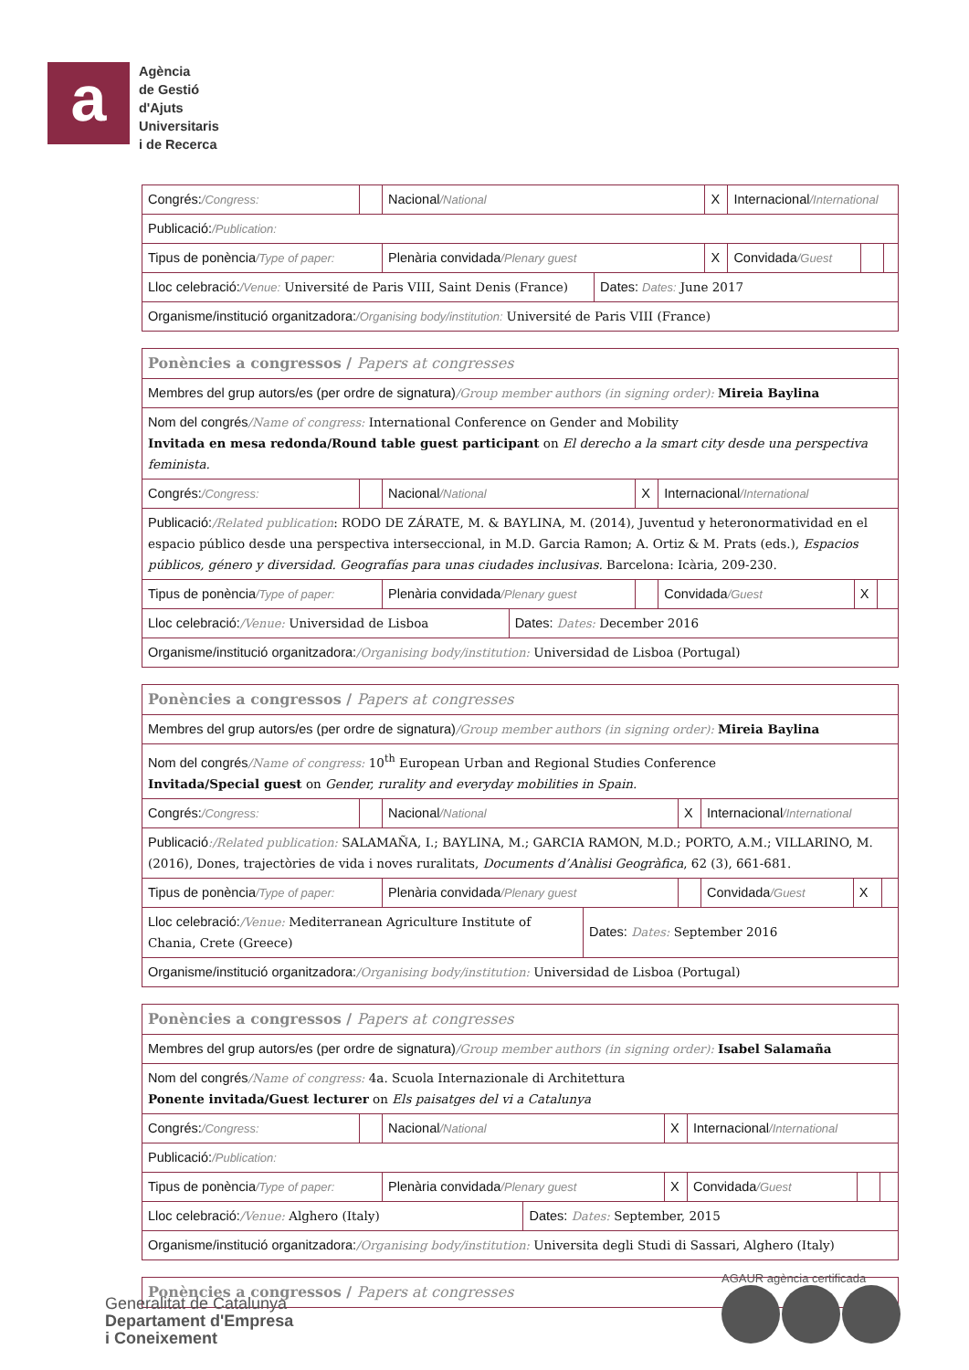a
Agència
de Gestió
d'Ajuts
Universitaris
i de Recerca
| Congrés: /Congress: | | Nacional /National | | X | Internacional /International | | |
| Publicació: /Publication: | | | | | | | |
| Tipus de ponència /Type of paper: | | Plenària convidada /Plenary guest | | X | Convidada /Guest | | |
| Lloc celebració: /Venue: Université de Paris VIII, Saint Denis (France) | | | Dates: Dates: June 2017 | | | | |
| Organisme/institució organitzadora: /Organising body/institution: Université de Paris VIII (France) | | | | | | | |
| Ponències a congressos / Papers at congresses | | | | | | | |
| Membres del grup autors/es (per ordre de signatura) /Group member authors (in signing order): Mireia Baylina | | | | | | | |
| Nom del congrés /Name of congress: International Conference on Gender and Mobility Invitada en mesa redonda/Round table guest participant on El derecho a la smart city desde una perspectiva feminista. | | | | | | | |
| Congrés: /Congress: | | Nacional /National | | X | Internacional /International | | |
| Publicació: /Related publication : RODO DE ZÁRATE, M. & BAYLINA, M. (2014), Juventud y heteronormatividad en el espacio público desde una perspectiva interseccional, in M.D. Garcia Ramon; A. Ortiz & M. Prats (eds.), Espacios públicos, género y diversidad. Geografías para unas ciudades inclusivas. Barcelona: Icària, 209-230. | | | | | | | |
| Tipus de ponència /Type of paper: | | Plenària convidada /Plenary guest | | | Convidada /Guest | X | |
| Lloc celebració: /Venue: Universidad de Lisboa | | | Dates: Dates: December 2016 | | | | |
| Organisme/institució organitzadora: /Organising body/institution: Universidad de Lisboa (Portugal) | | | | | | | |
| Ponències a congressos / Papers at congresses | | | | | | | |
| Membres del grup autors/es (per ordre de signatura) /Group member authors (in signing order): Mireia Baylina | | | | | | | |
| Nom del congrés /Name of congress: 10<sup>th</sup> European Urban and Regional Studies Conference Invitada/Special guest on Gender, rurality and everyday mobilities in Spain. | | | | | | | |
| Congrés: /Congress: | | Nacional /National | | X | Internacional /International | | |
| Publicació :/Related publication: SALAMAÑA, I.; BAYLINA, M.; GARCIA RAMON, M.D.; PORTO, A.M.; VILLARINO, M. (2016), Dones, trajectòries de vida i noves ruralitats, Documents d’Anàlisi Geogràfica , 62 (3), 661-681. | | | | | | | |
| Tipus de ponència /Type of paper: | | Plenària convidada /Plenary guest | | | Convidada /Guest | X | |
| Lloc celebració: /Venue: Mediterranean Agriculture Institute of Chania, Crete (Greece) | | | Dates: Dates: September 2016 | | | | |
| Organisme/institució organitzadora: /Organising body/institution: Universidad de Lisboa (Portugal) | | | | | | | |
| Ponències a congressos / Papers at congresses | | | | | | | |
| Membres del grup autors/es (per ordre de signatura) /Group member authors (in signing order): Isabel Salamaña | | | | | | | |
| Nom del congrés /Name of congress: 4a. Scuola Internazionale di Architettura Ponente invitada/Guest lecturer on Els paisatges del vi a Catalunya | | | | | | | |
| Congrés: /Congress: | | Nacional /National | | X | Internacional /International | | |
| Publicació: /Publication: | | | | | | | |
| Tipus de ponència /Type of paper: | | Plenària convidada /Plenary guest | | X | Convidada /Guest | | |
| Lloc celebració: /Venue: Alghero (Italy) | | | Dates: Dates: September, 2015 | | | | |
| Organisme/institució organitzadora: /Organising body/institution: Universita degli Studi di Sassari, Alghero (Italy) | | | | | | | |
| Ponències a congressos / Papers at congresses |
Generalitat de Catalunya
Departament d'Empresa
i Coneixement
AGAUR agència certificada